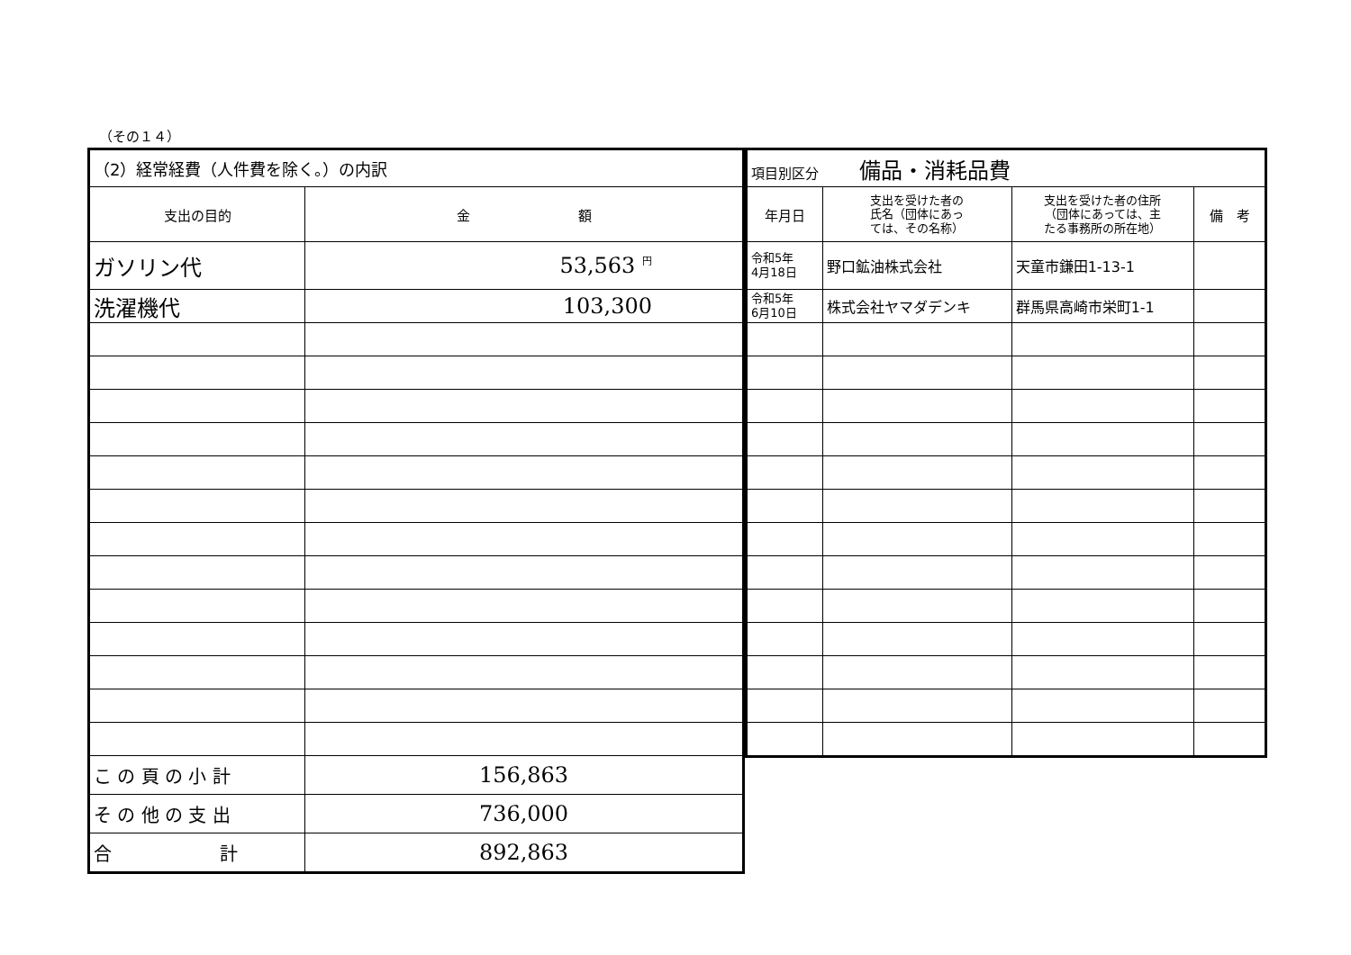（その１４）
| （2）経常経費（人件費を除く。）の内訳 | |
| 支出の目的 | 金 額 |
| ガソリン代 | 53,563 <sup>円</sup> |
| 洗濯機代 | 103,300 |
| こ の 頁 の 小 計 | 156,863 |
| そ の 他 の 支 出 | 736,000 |
| 合 計 | 892,863 |
| 項目別区分 備品・消耗品費 | | | |
| 年月日 | 支出を受けた者の 氏名（団体にあっ ては、その名称） | 支出を受けた者の住所 （団体にあっては、主 たる事務所の所在地） | 備 考 |
| 令和5年 4月18日 | 野口鉱油株式会社 | 天童市鎌田1-13-1 | |
| 令和5年 6月10日 | 株式会社ヤマダデンキ | 群馬県高崎市栄町1-1 | |